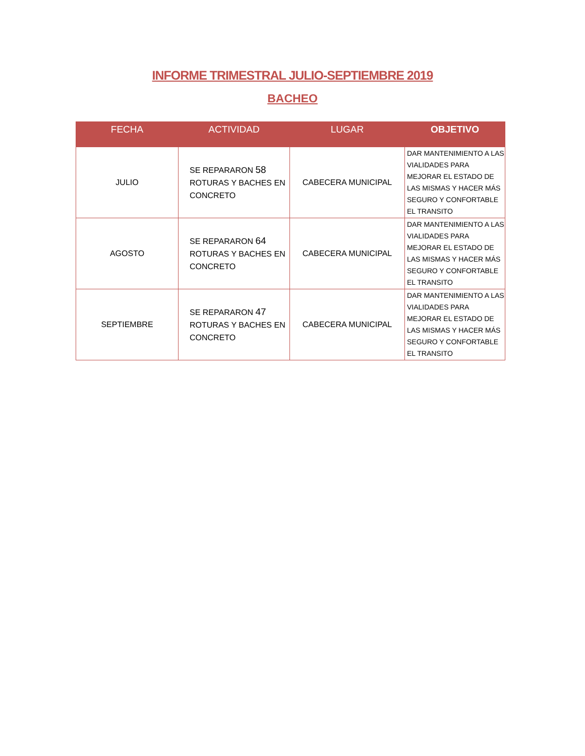INFORME TRIMESTRAL JULIO-SEPTIEMBRE 2019
BACHEO
| FECHA | ACTIVIDAD | LUGAR | OBJETIVO |
| --- | --- | --- | --- |
| JULIO | SE REPARARON 58 ROTURAS Y BACHES EN CONCRETO | CABECERA MUNICIPAL | DAR MANTENIMIENTO A LAS VIALIDADES PARA MEJORAR EL ESTADO DE LAS MISMAS Y HACER MÁS SEGURO Y CONFORTABLE EL TRANSITO |
| AGOSTO | SE REPARARON 64 ROTURAS Y BACHES EN CONCRETO | CABECERA MUNICIPAL | DAR MANTENIMIENTO A LAS VIALIDADES PARA MEJORAR EL ESTADO DE LAS MISMAS Y HACER MÁS SEGURO Y CONFORTABLE EL TRANSITO |
| SEPTIEMBRE | SE REPARARON 47 ROTURAS Y BACHES EN CONCRETO | CABECERA MUNICIPAL | DAR MANTENIMIENTO A LAS VIALIDADES PARA MEJORAR EL ESTADO DE LAS MISMAS Y HACER MÁS SEGURO Y CONFORTABLE EL TRANSITO |